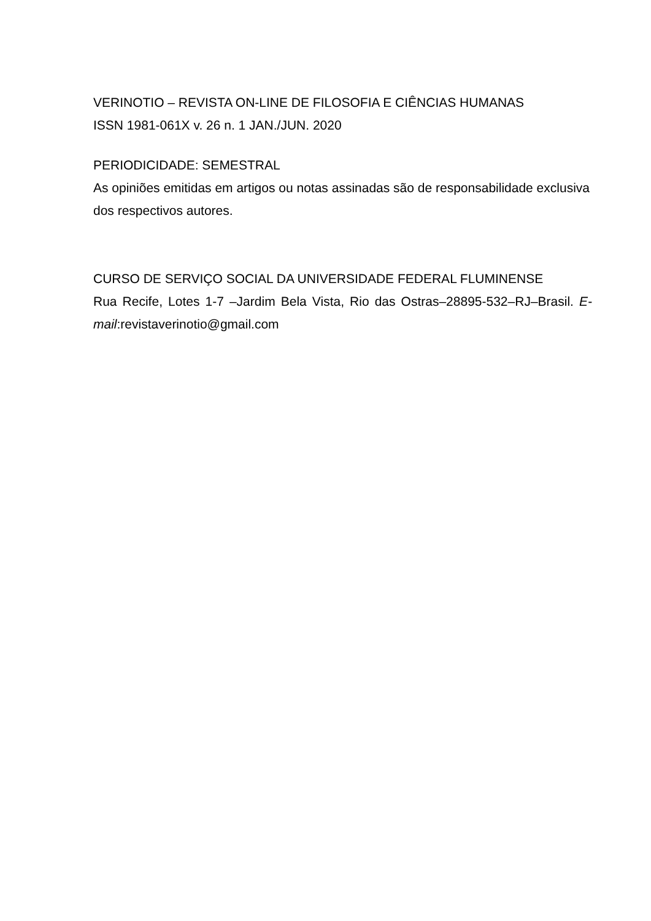VERINOTIO – REVISTA ON-LINE DE FILOSOFIA E CIÊNCIAS HUMANAS
ISSN 1981-061X v. 26 n. 1 JAN./JUN. 2020
PERIODICIDADE: SEMESTRAL
As opiniões emitidas em artigos ou notas assinadas são de responsabilidade exclusiva dos respectivos autores.
CURSO DE SERVIÇO SOCIAL DA UNIVERSIDADE FEDERAL FLUMINENSE
Rua Recife, Lotes 1-7 –Jardim Bela Vista, Rio das Ostras–28895-532–RJ–Brasil. E-mail:revistaverinotio@gmail.com